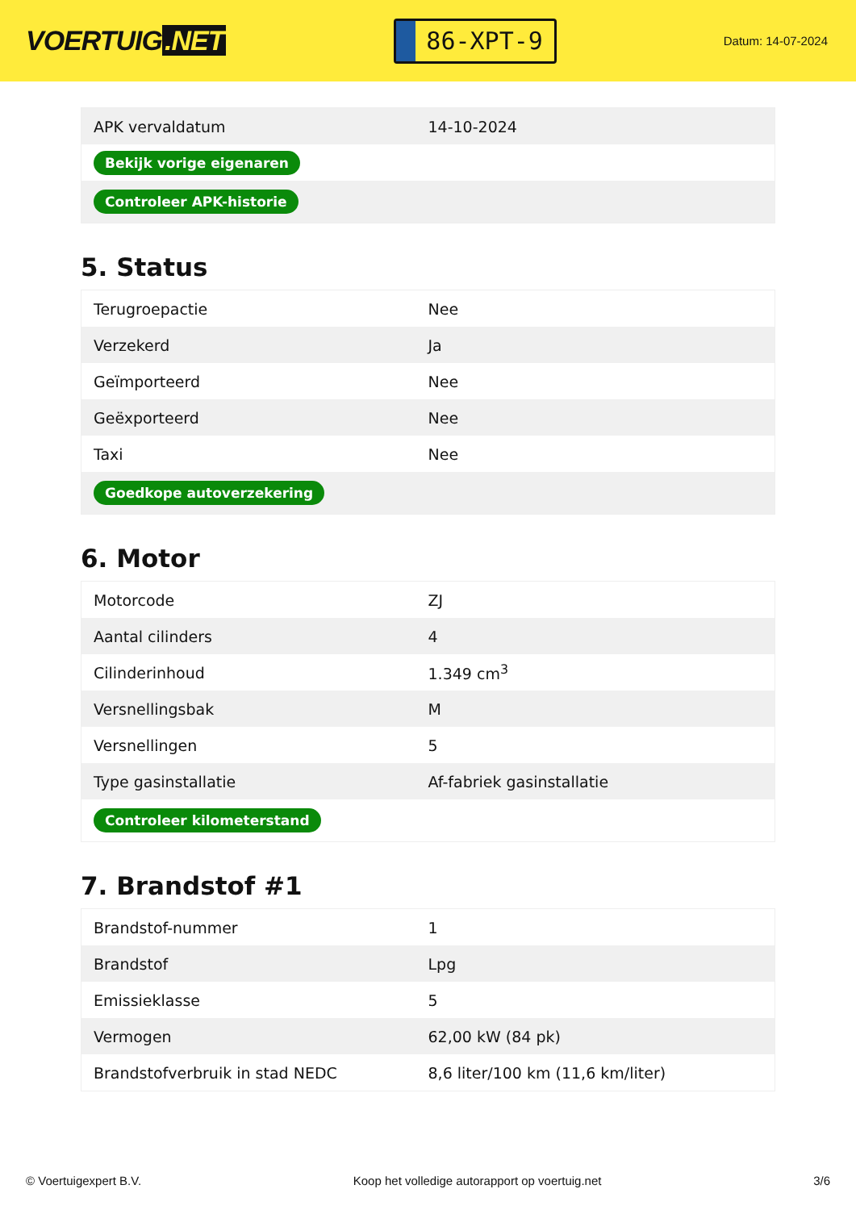VOERTUIG.NET
86-XPT-9
Datum: 14-07-2024
| APK vervaldatum | 14-10-2024 |
| Bekijk vorige eigenaren | |
| Controleer APK-historie | |
5. Status
| Terugroepactie | Nee |
| Verzekerd | Ja |
| Geïmporteerd | Nee |
| Geëxporteerd | Nee |
| Taxi | Nee |
| Goedkope autoverzekering | |
6. Motor
| Motorcode | ZJ |
| Aantal cilinders | 4 |
| Cilinderinhoud | 1.349 cm<sup>3</sup> |
| Versnellingsbak | M |
| Versnellingen | 5 |
| Type gasinstallatie | Af-fabriek gasinstallatie |
| Controleer kilometerstand | |
7. Brandstof #1
| Brandstof-nummer | 1 |
| Brandstof | Lpg |
| Emissieklasse | 5 |
| Vermogen | 62,00 kW (84 pk) |
| Brandstofverbruik in stad NEDC | 8,6 liter/100 km (11,6 km/liter) |
© Voertuigexpert B.V. Koop het volledige autorapport op voertuig.net 3/6